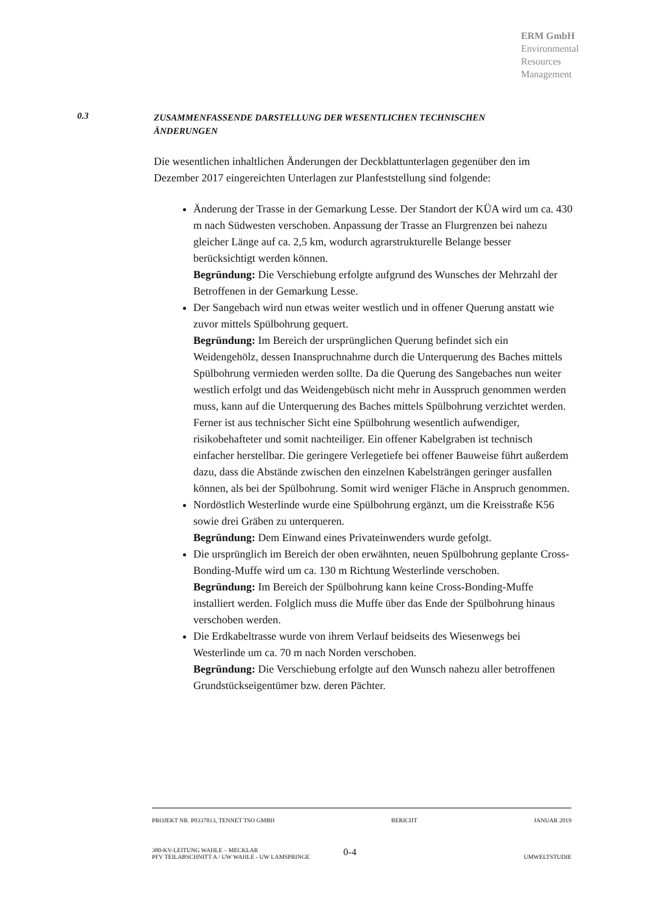ERM GmbH
Environmental
Resources
Management
0.3
ZUSAMMENFASSENDE DARSTELLUNG DER WESENTLICHEN TECHNISCHEN
ÄNDERUNGEN
Die wesentlichen inhaltlichen Änderungen der Deckblattunterlagen gegenüber den im Dezember 2017 eingereichten Unterlagen zur Planfeststellung sind folgende:
Änderung der Trasse in der Gemarkung Lesse. Der Standort der KÜA wird um ca. 430 m nach Südwesten verschoben. Anpassung der Trasse an Flurgrenzen bei nahezu gleicher Länge auf ca. 2,5 km, wodurch agrarstrukturelle Belange besser berücksichtigt werden können.
Begründung: Die Verschiebung erfolgte aufgrund des Wunsches der Mehrzahl der Betroffenen in der Gemarkung Lesse.
Der Sangebach wird nun etwas weiter westlich und in offener Querung anstatt wie zuvor mittels Spülbohrung gequert.
Begründung: Im Bereich der ursprünglichen Querung befindet sich ein Weidengehölz, dessen Inanspruchnahme durch die Unterquerung des Baches mittels Spülbohrung vermieden werden sollte. Da die Querung des Sangebaches nun weiter westlich erfolgt und das Weidengebüsch nicht mehr in Ausspruch genommen werden muss, kann auf die Unterquerung des Baches mittels Spülbohrung verzichtet werden. Ferner ist aus technischer Sicht eine Spülbohrung wesentlich aufwendiger, risikobehafteter und somit nachteiliger. Ein offener Kabelgraben ist technisch einfacher herstellbar. Die geringere Verlegetiefe bei offener Bauweise führt außerdem dazu, dass die Abstände zwischen den einzelnen Kabelsträngen geringer ausfallen können, als bei der Spülbohrung. Somit wird weniger Fläche in Anspruch genommen.
Nordöstlich Westerlinde wurde eine Spülbohrung ergänzt, um die Kreisstraße K56 sowie drei Gräben zu unterqueren.
Begründung: Dem Einwand eines Privateinwenders wurde gefolgt.
Die ursprünglich im Bereich der oben erwähnten, neuen Spülbohrung geplante Cross-Bonding-Muffe wird um ca. 130 m Richtung Westerlinde verschoben.
Begründung: Im Bereich der Spülbohrung kann keine Cross-Bonding-Muffe installiert werden. Folglich muss die Muffe über das Ende der Spülbohrung hinaus verschoben werden.
Die Erdkabeltrasse wurde von ihrem Verlauf beidseits des Wiesenwegs bei Westerlinde um ca. 70 m nach Norden verschoben.
Begründung: Die Verschiebung erfolgte auf den Wunsch nahezu aller betroffenen Grundstückseigentümer bzw. deren Pächter.
PROJEKT NR. P0337813, TENNET TSO GMBH BERICHT JANUAR 2019
380-KV-LEITUNG WAHLE – MECKLAR
PFV TEILABSCHNITT A / UW WAHLE - UW LAMSPRINGE 0-4 UMWELTSTUDIE